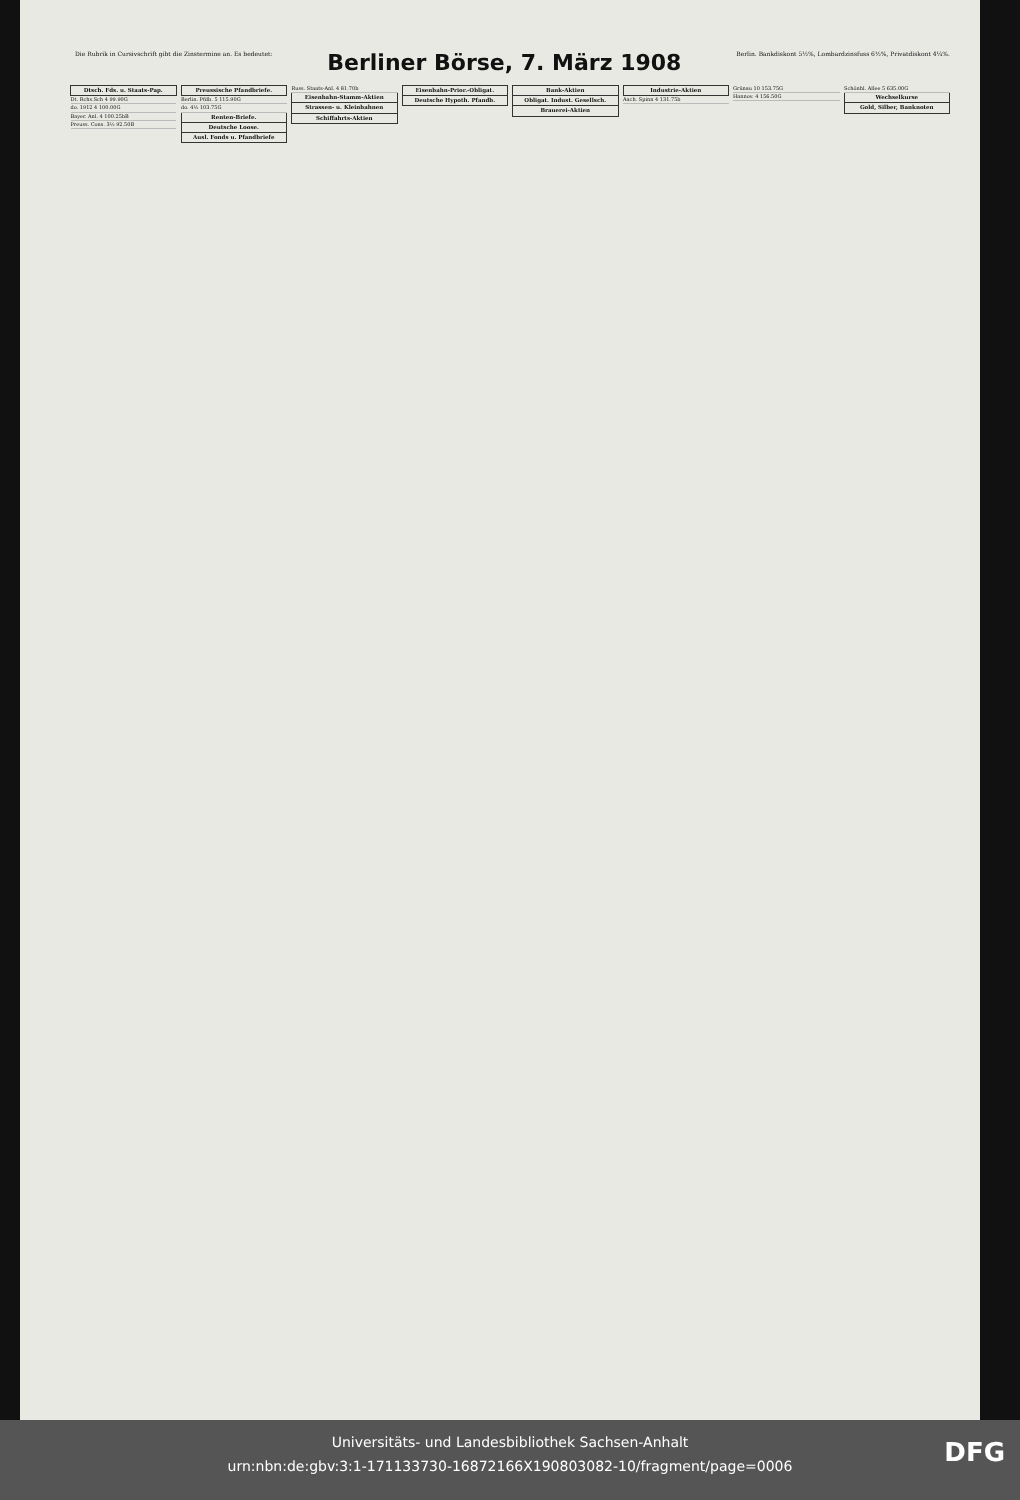Die Rubrik in Cursivschrift gibt die Zinstermine an. Es bedeutet:
Berliner Börse, 7. März 1908
Berlin. Bankdiskont 5½%, Lombardzinsfuss 6½%, Privatdiskont 4¼%.
| Dtsch. Fds. u. Staats-Pap. |
| --- |
| Dt. Rchs.Sch 4 99.90G |
| do. 1912 4 100.00G |
| Bayer. Anl. 4 100.25bB |
| Preuss. Cons. 3½ 92.50B |
| Preussische Pfandbriefe. |
| --- |
| Berlin. Pfdb. 5 115.90G |
| do. 4½ 103.75G |
| Renten-Briefe. |
| Deutsche Loose. |
| Ausl. Fonds u. Pfandbriefe |
| Russ. Staats-Anl. 4 81.70b |
| Eisenbahn-Stamm-Aktien |
| Strassen- u. Kleinbahnen |
| Schiffahrts-Aktien |
| Eisenbahn-Prior.-Obligat. |
| --- |
| Deutsche Hypoth. Pfandb. |
| Bank-Aktien |
| --- |
| Obligat. Indust. Gesellsch. |
| Brauerei-Aktien |
| Industrie-Aktien |
| --- |
| Aach. Spinn 4 131.75b |
| Grünau 10 153.75G |
| Hannov. 4 156.50G |
| Schönhl. Allee 5 635.00G |
| Wechselkurse |
| Gold, Silber, Banknoten |
Universitäts- und Landesbibliothek Sachsen-Anhalt
urn:nbn:de:gbv:3:1-171133730-16872166X190803082-10/fragment/page=0006
DFG